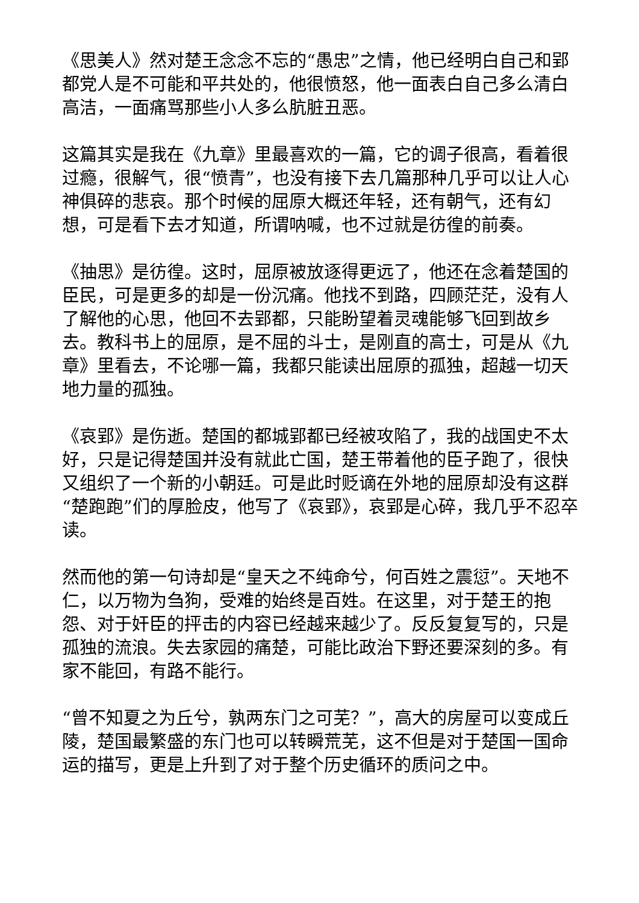《思美人》然对楚王念念不忘的“愚忠”之情，他已经明白自己和郢都党人是不可能和平共处的，他很愤怒，他一面表白自己多么清白高洁，一面痛骂那些小人多么肮脏丑恶。
这篇其实是我在《九章》里最喜欢的一篇，它的调子很高，看着很过瘾，很解气，很“愤青”，也没有接下去几篇那种几乎可以让人心神俱碎的悲哀。那个时候的屈原大概还年轻，还有朝气，还有幻想，可是看下去才知道，所谓呐喊，也不过就是彷徨的前奏。
《抽思》是彷徨。这时，屈原被放逐得更远了，他还在念着楚国的臣民，可是更多的却是一份沉痛。他找不到路，四顾茫茫，没有人了解他的心思，他回不去郢都，只能盼望着灵魂能够飞回到故乡去。教科书上的屈原，是不屈的斗士，是刚直的高士，可是从《九章》里看去，不论哪一篇，我都只能读出屈原的孤独，超越一切天地力量的孤独。
《哀郢》是伤逝。楚国的都城郢都已经被攻陷了，我的战国史不太好，只是记得楚国并没有就此亡国，楚王带着他的臣子跑了，很快又组织了一个新的小朝廷。可是此时贬谪在外地的屈原却没有这群“楚跑跑”们的厚脸皮，他写了《哀郢》，哀郢是心碎，我几乎不忍卒读。
然而他的第一句诗却是“皇天之不纯命兮，何百姓之震愆”。天地不仁，以万物为刍狗，受难的始终是百姓。在这里，对于楚王的抱怨、对于奸臣的抨击的内容已经越来越少了。反反复复写的，只是孤独的流浪。失去家园的痛楚，可能比政治下野还要深刻的多。有家不能回，有路不能行。
“曾不知夏之为丘兮，孰两东门之可芜？”，高大的房屋可以变成丘陵，楚国最繁盛的东门也可以转瞬荒芜，这不但是对于楚国一国命运的描写，更是上升到了对于整个历史循环的质问之中。